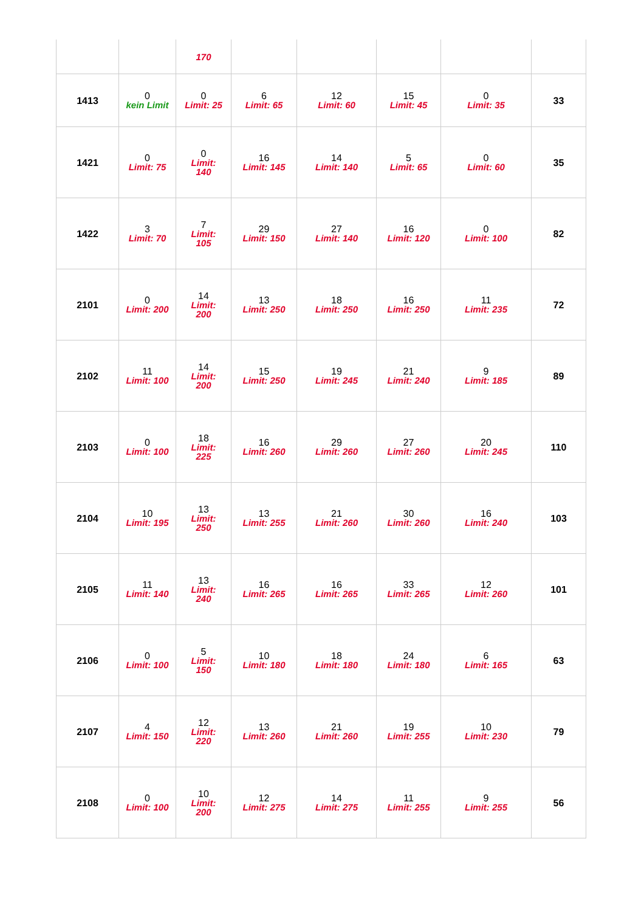| | | 170 | | | | | |
| 1413 | 0 kein Limit | 0 Limit: 25 | 6 Limit: 65 | 12 Limit: 60 | 15 Limit: 45 | 0 Limit: 35 | 33 |
| 1421 | 0 Limit: 75 | 0 Limit: 140 | 16 Limit: 145 | 14 Limit: 140 | 5 Limit: 65 | 0 Limit: 60 | 35 |
| 1422 | 3 Limit: 70 | 7 Limit: 105 | 29 Limit: 150 | 27 Limit: 140 | 16 Limit: 120 | 0 Limit: 100 | 82 |
| 2101 | 0 Limit: 200 | 14 Limit: 200 | 13 Limit: 250 | 18 Limit: 250 | 16 Limit: 250 | 11 Limit: 235 | 72 |
| 2102 | 11 Limit: 100 | 14 Limit: 200 | 15 Limit: 250 | 19 Limit: 245 | 21 Limit: 240 | 9 Limit: 185 | 89 |
| 2103 | 0 Limit: 100 | 18 Limit: 225 | 16 Limit: 260 | 29 Limit: 260 | 27 Limit: 260 | 20 Limit: 245 | 110 |
| 2104 | 10 Limit: 195 | 13 Limit: 250 | 13 Limit: 255 | 21 Limit: 260 | 30 Limit: 260 | 16 Limit: 240 | 103 |
| 2105 | 11 Limit: 140 | 13 Limit: 240 | 16 Limit: 265 | 16 Limit: 265 | 33 Limit: 265 | 12 Limit: 260 | 101 |
| 2106 | 0 Limit: 100 | 5 Limit: 150 | 10 Limit: 180 | 18 Limit: 180 | 24 Limit: 180 | 6 Limit: 165 | 63 |
| 2107 | 4 Limit: 150 | 12 Limit: 220 | 13 Limit: 260 | 21 Limit: 260 | 19 Limit: 255 | 10 Limit: 230 | 79 |
| 2108 | 0 Limit: 100 | 10 Limit: 200 | 12 Limit: 275 | 14 Limit: 275 | 11 Limit: 255 | 9 Limit: 255 | 56 |